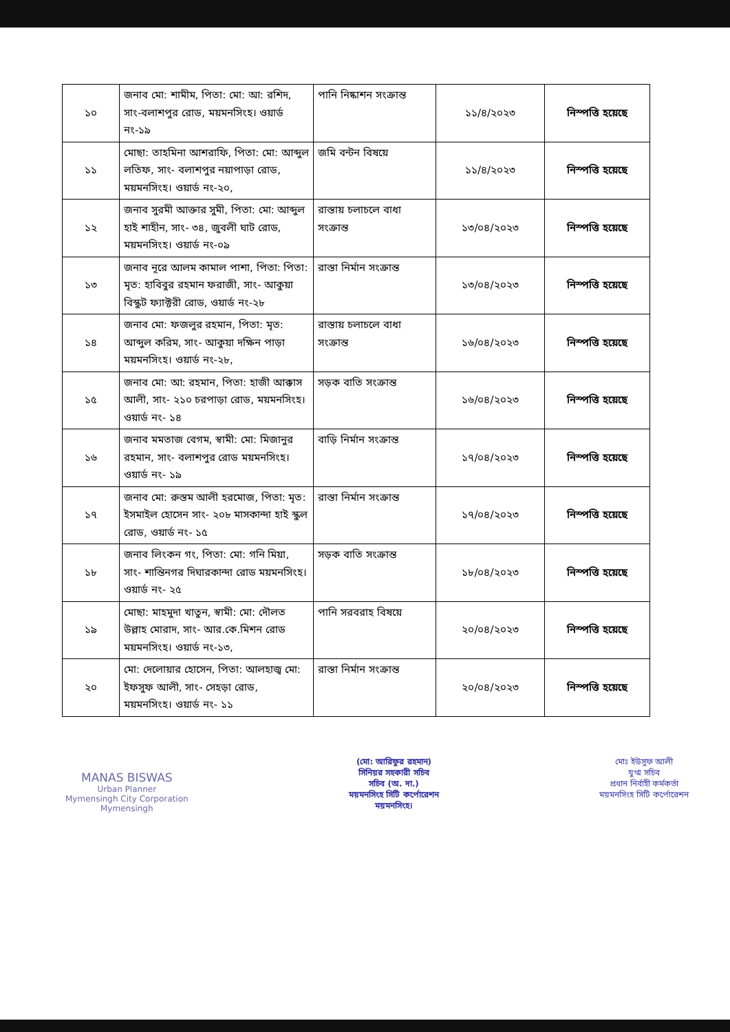| ১০ | জনাব মো: শামীম, পিতা: মো: আ: রশিদ, সাং-বলাশপুর রোড, ময়মনসিংহ। ওয়ার্ড নং-১৯ | পানি নিষ্কাশন সংক্রান্ত | ১১/৪/২০২৩ | নিস্পত্তি হয়েছে |
| ১১ | মোছা: তাহমিনা আশরাফি, পিতা: মো: আব্দুল লতিফ, সাং- বলাশপুর নয়াপাড়া রোড, ময়মনসিংহ। ওয়ার্ড নং-২০, | জমি বন্টন বিষয়ে | ১১/৪/২০২৩ | নিস্পত্তি হয়েছে |
| ১২ | জনাব সুরমী আক্তার সুমী, পিতা: মো: আব্দুল হাই শাহীন, সাং- ৩৪, জুবলী ঘাট রোড, ময়মনসিংহ। ওয়ার্ড নং-০৯ | রাস্তায় চলাচলে বাধা সংক্রান্ত | ১৩/০৪/২০২৩ | নিস্পত্তি হয়েছে |
| ১৩ | জনাব নূরে আলম কামাল পাশা, পিতা: পিতা: মৃত: হাবিবুর রহমান ফরাজী, সাং- আকুয়া বিস্কুট ফ্যাক্টরী রোড, ওয়ার্ড নং-২৮ | রাস্তা নির্মান সংক্রান্ত | ১৩/০৪/২০২৩ | নিস্পত্তি হয়েছে |
| ১৪ | জনাব মো: ফজলুর রহমান, পিতা: মৃত: আব্দুল করিম, সাং- আকুয়া দক্ষিন পাড়া ময়মনসিংহ। ওয়ার্ড নং-২৮, | রাস্তায় চলাচলে বাধা সংক্রান্ত | ১৬/০৪/২০২৩ | নিস্পত্তি হয়েছে |
| ১৫ | জনাব মো: আ: রহমান, পিতা: হাজী আক্কাস আলী, সাং- ২১০ চরপাড়া রোড, ময়মনসিংহ। ওয়ার্ড নং- ১৪ | সড়ক বাতি সংক্রান্ত | ১৬/০৪/২০২৩ | নিস্পত্তি হয়েছে |
| ১৬ | জনাব মমতাজ বেগম, স্বামী: মো: মিজানুর রহমান, সাং- বলাশপুর রোড ময়মনসিংহ। ওয়ার্ড নং- ১৯ | বাড়ি নির্মান সংক্রান্ত | ১৭/০৪/২০২৩ | নিস্পত্তি হয়েছে |
| ১৭ | জনাব মো: রুস্তম আলী হরমোজ, পিতা: মৃত: ইসমাইল হোসেন সাং- ২০৮ মাসকান্দা হাই স্কুল রোড, ওয়ার্ড নং- ১৫ | রাস্তা নির্মান সংক্রান্ত | ১৭/০৪/২০২৩ | নিস্পত্তি হয়েছে |
| ১৮ | জনাব লিংকন গং, পিতা: মো: গনি মিয়া, সাং- শান্তিনগর দিঘারকান্দা রোড ময়মনসিংহ। ওয়ার্ড নং- ২৫ | সড়ক বাতি সংক্রান্ত | ১৮/০৪/২০২৩ | নিস্পত্তি হয়েছে |
| ১৯ | মোছা: মাহমুদা খাতুন, স্বামী: মো: দৌলত উল্লাহ মোরাদ, সাং- আর.কে.মিশন রোড ময়মনসিংহ। ওয়ার্ড নং-১৩, | পানি সরবরাহ বিষয়ে | ২০/০৪/২০২৩ | নিস্পত্তি হয়েছে |
| ২০ | মো: দেলোয়ার হোসেন, পিতা: আলহাজ্ব মো: ইফসুফ আলী, সাং- সেহড়া রোড, ময়মনসিংহ। ওয়ার্ড নং- ১১ | রাস্তা নির্মান সংক্রান্ত | ২০/০৪/২০২৩ | নিস্পত্তি হয়েছে |
MANAS BISWAS
Urban Planner
Mymensingh City Corporation
Mymensingh
(মো: আরিফুর রহমান)
সিনিয়র সহকারী সচিব
সচিব (অ. দা.)
ময়মনসিংহ সিটি কর্পোরেশন
ময়মনসিংহ।
মোঃ ইউসুফ আলী
যুগ্ম সচিব
প্রধান নির্বাহী কর্মকর্তা
ময়মনসিংহ সিটি কর্পোরেশন